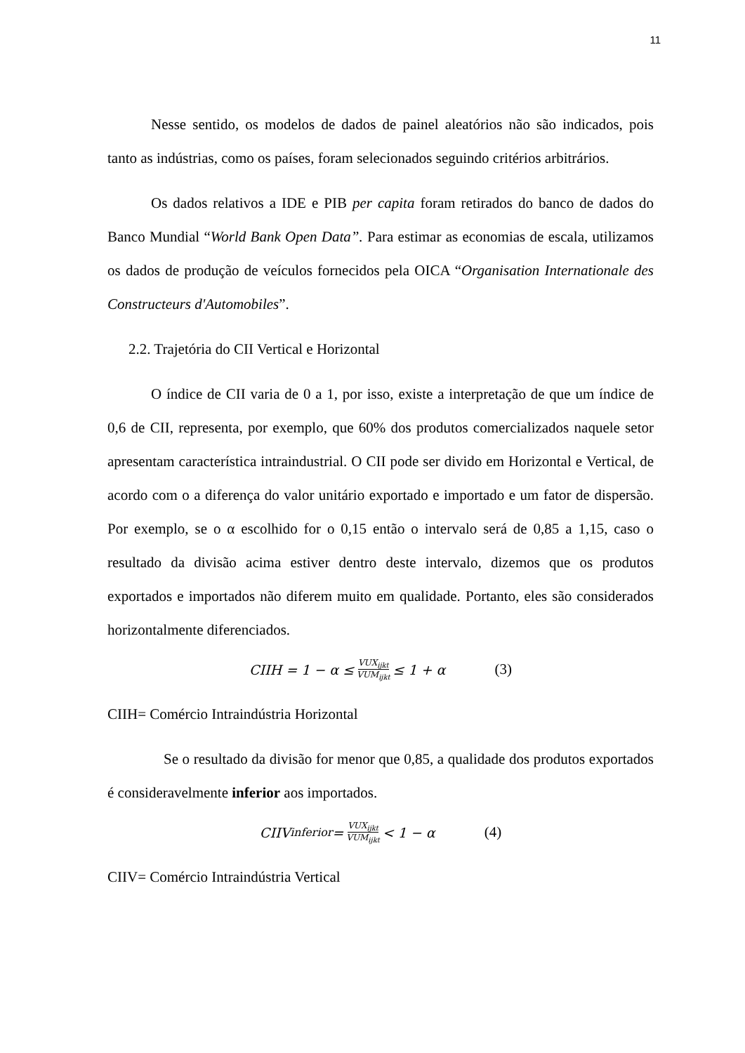11
Nesse sentido, os modelos de dados de painel aleatórios não são indicados, pois tanto as indústrias, como os países, foram selecionados seguindo critérios arbitrários.
Os dados relativos a IDE e PIB per capita foram retirados do banco de dados do Banco Mundial “World Bank Open Data”. Para estimar as economias de escala, utilizamos os dados de produção de veículos fornecidos pela OICA “Organisation Internationale des Constructeurs d'Automobiles”.
2.2. Trajetória do CII Vertical e Horizontal
O índice de CII varia de 0 a 1, por isso, existe a interpretação de que um índice de 0,6 de CII, representa, por exemplo, que 60% dos produtos comercializados naquele setor apresentam característica intraindustrial. O CII pode ser divido em Horizontal e Vertical, de acordo com o a diferença do valor unitário exportado e importado e um fator de dispersão. Por exemplo, se o α escolhido for o 0,15 então o intervalo será de 0,85 a 1,15, caso o resultado da divisão acima estiver dentro deste intervalo, dizemos que os produtos exportados e importados não diferem muito em qualidade. Portanto, eles são considerados horizontalmente diferenciados.
CIIH = 1 − α ≤ VUX<sub>ijkt</sub> VUM<sub>ijkt</sub> ≤ 1 + α (3)
CIIH= Comércio Intraindústria Horizontal
Se o resultado da divisão for menor que 0,85, a qualidade dos produtos exportados é consideravelmente inferior aos importados.
CIIV<sub>inferior</sub> = VUX<sub>ijkt</sub> VUM<sub>ijkt</sub> < 1 − α (4)
CIIV= Comércio Intraindústria Vertical